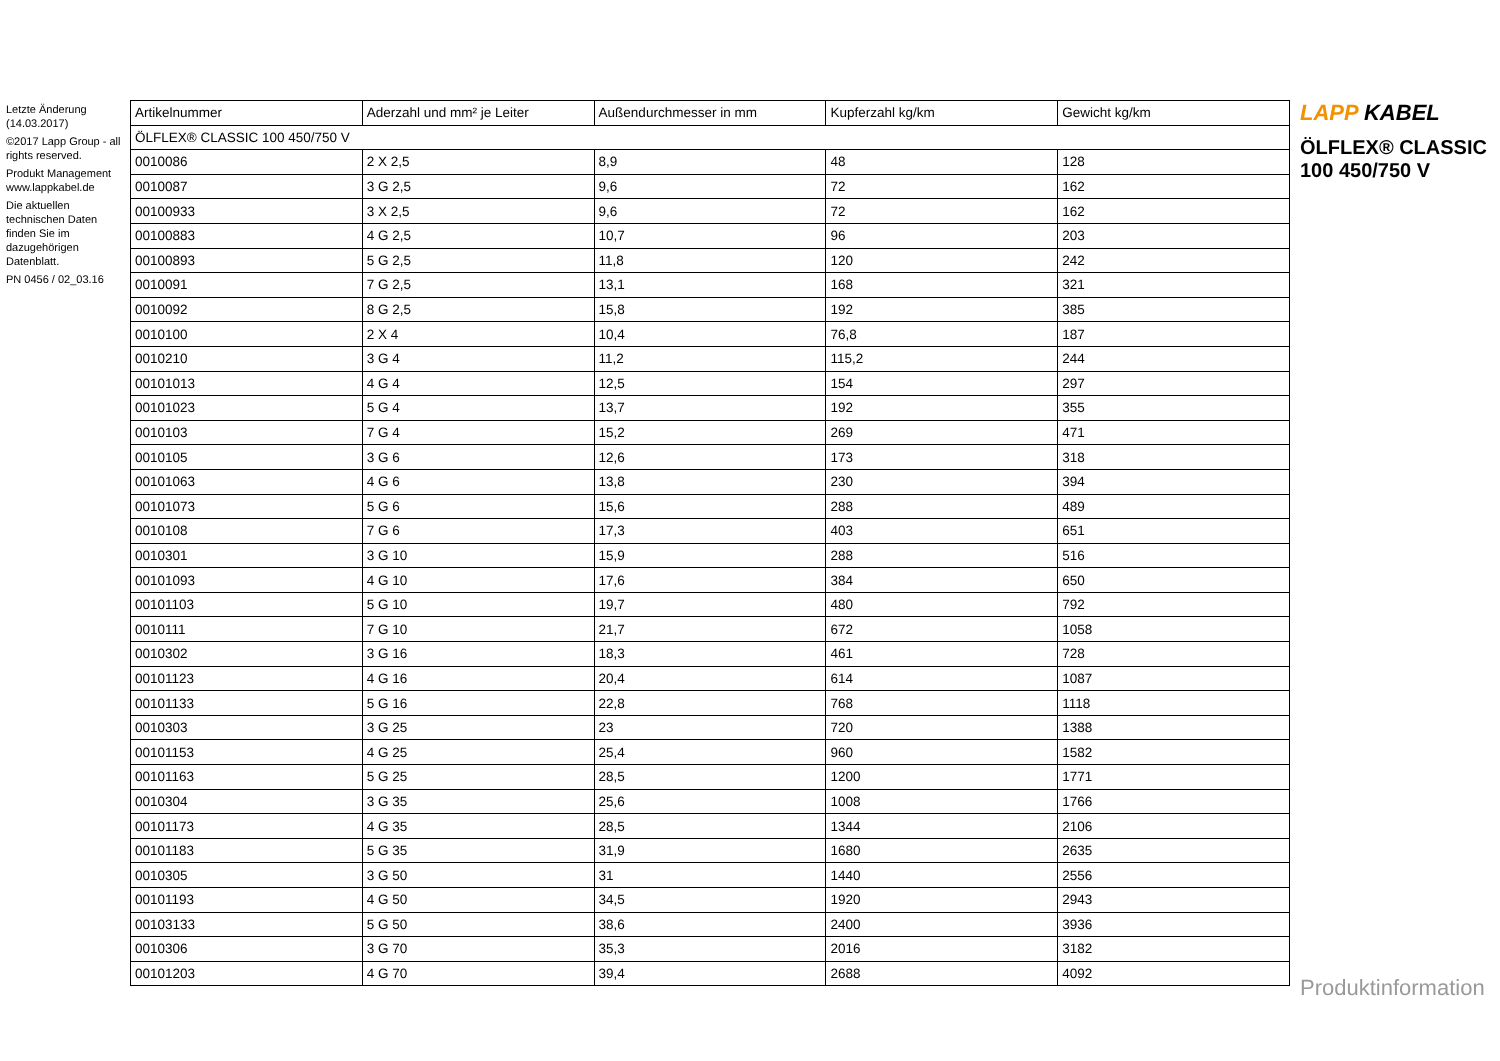Letzte Änderung (14.03.2017)
©2017 Lapp Group - all rights reserved.
Produkt Management www.lappkabel.de
Die aktuellen technischen Daten finden Sie im dazugehörigen Datenblatt.
PN 0456 / 02_03.16
| Artikelnummer | Aderzahl und mm² je Leiter | Außendurchmesser in mm | Kupferzahl kg/km | Gewicht kg/km |
| --- | --- | --- | --- | --- |
| ÖLFLEX® CLASSIC 100 450/750 V | | | | |
| 0010086 | 2 X 2,5 | 8,9 | 48 | 128 |
| 0010087 | 3 G 2,5 | 9,6 | 72 | 162 |
| 00100933 | 3 X 2,5 | 9,6 | 72 | 162 |
| 00100883 | 4 G 2,5 | 10,7 | 96 | 203 |
| 00100893 | 5 G 2,5 | 11,8 | 120 | 242 |
| 0010091 | 7 G 2,5 | 13,1 | 168 | 321 |
| 0010092 | 8 G 2,5 | 15,8 | 192 | 385 |
| 0010100 | 2 X 4 | 10,4 | 76,8 | 187 |
| 0010210 | 3 G 4 | 11,2 | 115,2 | 244 |
| 00101013 | 4 G 4 | 12,5 | 154 | 297 |
| 00101023 | 5 G 4 | 13,7 | 192 | 355 |
| 0010103 | 7 G 4 | 15,2 | 269 | 471 |
| 0010105 | 3 G 6 | 12,6 | 173 | 318 |
| 00101063 | 4 G 6 | 13,8 | 230 | 394 |
| 00101073 | 5 G 6 | 15,6 | 288 | 489 |
| 0010108 | 7 G 6 | 17,3 | 403 | 651 |
| 0010301 | 3 G 10 | 15,9 | 288 | 516 |
| 00101093 | 4 G 10 | 17,6 | 384 | 650 |
| 00101103 | 5 G 10 | 19,7 | 480 | 792 |
| 0010111 | 7 G 10 | 21,7 | 672 | 1058 |
| 0010302 | 3 G 16 | 18,3 | 461 | 728 |
| 00101123 | 4 G 16 | 20,4 | 614 | 1087 |
| 00101133 | 5 G 16 | 22,8 | 768 | 1118 |
| 0010303 | 3 G 25 | 23 | 720 | 1388 |
| 00101153 | 4 G 25 | 25,4 | 960 | 1582 |
| 00101163 | 5 G 25 | 28,5 | 1200 | 1771 |
| 0010304 | 3 G 35 | 25,6 | 1008 | 1766 |
| 00101173 | 4 G 35 | 28,5 | 1344 | 2106 |
| 00101183 | 5 G 35 | 31,9 | 1680 | 2635 |
| 0010305 | 3 G 50 | 31 | 1440 | 2556 |
| 00101193 | 4 G 50 | 34,5 | 1920 | 2943 |
| 00103133 | 5 G 50 | 38,6 | 2400 | 3936 |
| 0010306 | 3 G 70 | 35,3 | 2016 | 3182 |
| 00101203 | 4 G 70 | 39,4 | 2688 | 4092 |
LAPP KABEL
ÖLFLEX® CLASSIC 100 450/750 V
Produktinformation